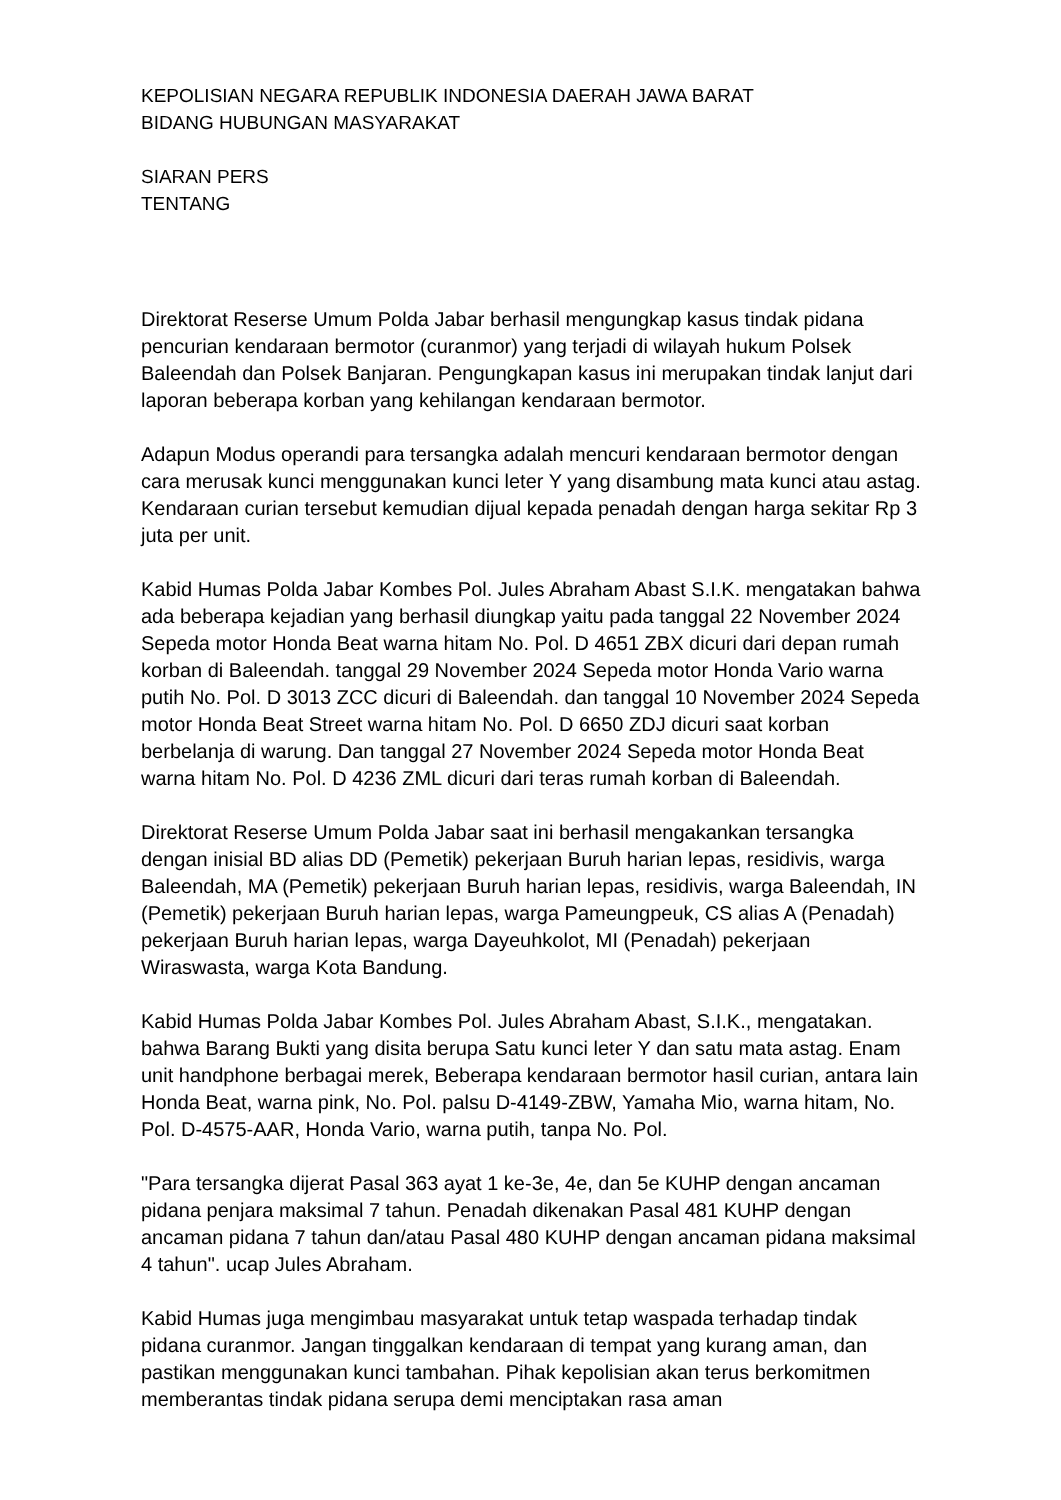KEPOLISIAN NEGARA REPUBLIK INDONESIA DAERAH JAWA BARAT
BIDANG HUBUNGAN MASYARAKAT
SIARAN PERS
TENTANG
Direktorat Reserse Umum Polda Jabar berhasil mengungkap kasus tindak pidana pencurian kendaraan bermotor (curanmor) yang terjadi di wilayah hukum Polsek Baleendah dan Polsek Banjaran. Pengungkapan kasus ini merupakan tindak lanjut dari laporan beberapa korban yang kehilangan kendaraan bermotor.
Adapun Modus operandi para tersangka adalah mencuri kendaraan bermotor dengan cara merusak kunci menggunakan kunci leter Y yang disambung mata kunci atau astag. Kendaraan curian tersebut kemudian dijual kepada penadah dengan harga sekitar Rp 3 juta per unit.
Kabid Humas Polda Jabar Kombes Pol. Jules Abraham Abast S.I.K. mengatakan bahwa ada beberapa kejadian yang berhasil diungkap yaitu pada tanggal 22 November 2024 Sepeda motor Honda Beat warna hitam No. Pol. D 4651 ZBX dicuri dari depan rumah korban di Baleendah. tanggal 29 November 2024 Sepeda motor Honda Vario warna putih No. Pol. D 3013 ZCC dicuri di Baleendah. dan tanggal 10 November 2024 Sepeda motor Honda Beat Street warna hitam No. Pol. D 6650 ZDJ dicuri saat korban berbelanja di warung. Dan tanggal 27 November 2024 Sepeda motor Honda Beat warna hitam No. Pol. D 4236 ZML dicuri dari teras rumah korban di Baleendah.
Direktorat Reserse Umum Polda Jabar saat ini berhasil mengakankan tersangka dengan inisial BD alias DD (Pemetik) pekerjaan Buruh harian lepas, residivis, warga Baleendah, MA (Pemetik) pekerjaan Buruh harian lepas, residivis, warga Baleendah, IN (Pemetik) pekerjaan Buruh harian lepas, warga Pameungpeuk, CS alias A (Penadah) pekerjaan Buruh harian lepas, warga Dayeuhkolot, MI (Penadah) pekerjaan Wiraswasta, warga Kota Bandung.
Kabid Humas Polda Jabar Kombes Pol. Jules Abraham Abast, S.I.K., mengatakan. bahwa Barang Bukti yang disita berupa Satu kunci leter Y dan satu mata astag. Enam unit handphone berbagai merek, Beberapa kendaraan bermotor hasil curian, antara lain Honda Beat, warna pink, No. Pol. palsu D-4149-ZBW, Yamaha Mio, warna hitam, No. Pol. D-4575-AAR, Honda Vario, warna putih, tanpa No. Pol.
"Para tersangka dijerat Pasal 363 ayat 1 ke-3e, 4e, dan 5e KUHP dengan ancaman pidana penjara maksimal 7 tahun. Penadah dikenakan Pasal 481 KUHP dengan ancaman pidana 7 tahun dan/atau Pasal 480 KUHP dengan ancaman pidana maksimal 4 tahun". ucap Jules Abraham.
Kabid Humas juga mengimbau masyarakat untuk tetap waspada terhadap tindak pidana curanmor. Jangan tinggalkan kendaraan di tempat yang kurang aman, dan pastikan menggunakan kunci tambahan. Pihak kepolisian akan terus berkomitmen memberantas tindak pidana serupa demi menciptakan rasa aman